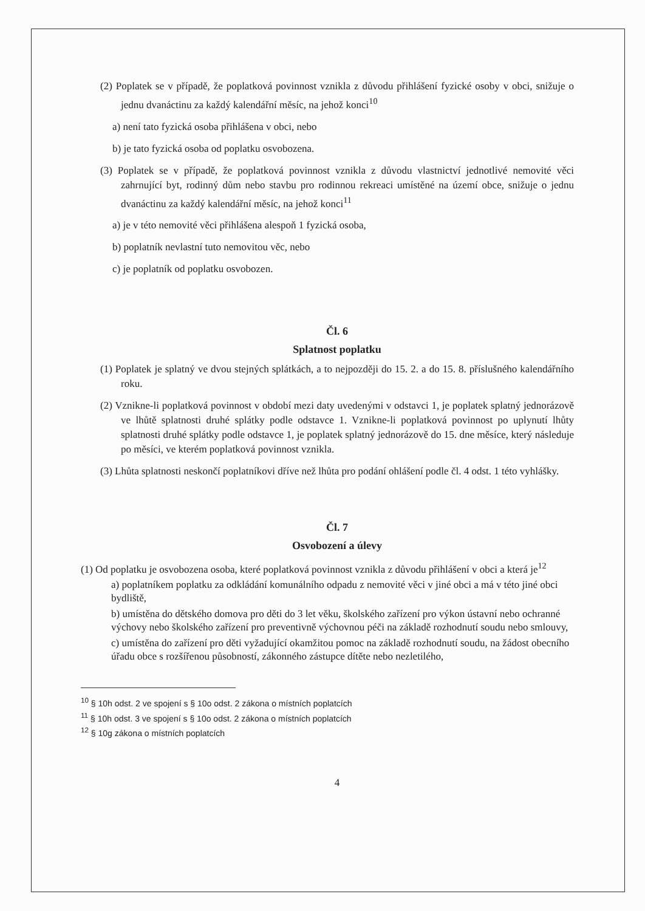(2) Poplatek se v případě, že poplatková povinnost vznikla z důvodu přihlášení fyzické osoby v obci, snižuje o jednu dvanáctinu za každý kalendářní měsíc, na jehož konci<sup>10</sup>
a) není tato fyzická osoba přihlášena v obci, nebo
b) je tato fyzická osoba od poplatku osvobozena.
(3) Poplatek se v případě, že poplatková povinnost vznikla z důvodu vlastnictví jednotlivé nemovité věci zahrnující byt, rodinný dům nebo stavbu pro rodinnou rekreaci umístěné na území obce, snižuje o jednu dvanáctinu za každý kalendářní měsíc, na jehož konci<sup>11</sup>
a) je v této nemovité věci přihlášena alespoň 1 fyzická osoba,
b) poplatník nevlastní tuto nemovitou věc, nebo
c) je poplatník od poplatku osvobozen.
Čl. 6
Splatnost poplatku
(1) Poplatek je splatný ve dvou stejných splátkách, a to nejpozději do 15. 2. a do 15. 8. příslušného kalendářního roku.
(2) Vznikne-li poplatková povinnost v období mezi daty uvedenými v odstavci 1, je poplatek splatný jednorázově ve lhůtě splatnosti druhé splátky podle odstavce 1. Vznikne-li poplatková povinnost po uplynutí lhůty splatnosti druhé splátky podle odstavce 1, je poplatek splatný jednorázově do 15. dne měsíce, který následuje po měsíci, ve kterém poplatková povinnost vznikla.
(3) Lhůta splatnosti neskončí poplatníkovi dříve než lhůta pro podání ohlášení podle čl. 4 odst. 1 této vyhlášky.
Čl. 7
Osvobození a úlevy
(1) Od poplatku je osvobozena osoba, které poplatková povinnost vznikla z důvodu přihlášení v obci a která je<sup>12</sup>
a) poplatníkem poplatku za odkládání komunálního odpadu z nemovité věci v jiné obci a má v této jiné obci bydliště,
b) umístěna do dětského domova pro děti do 3 let věku, školského zařízení pro výkon ústavní nebo ochranné výchovy nebo školského zařízení pro preventivně výchovnou péči na základě rozhodnutí soudu nebo smlouvy,
c) umístěna do zařízení pro děti vyžadující okamžitou pomoc na základě rozhodnutí soudu, na žádost obecního úřadu obce s rozšířenou působností, zákonného zástupce dítěte nebo nezletilého,
<sup>10</sup> § 10h odst. 2 ve spojení s § 10o odst. 2 zákona o místních poplatcích
<sup>11</sup> § 10h odst. 3 ve spojení s § 10o odst. 2 zákona o místních poplatcích
<sup>12</sup> § 10g zákona o místních poplatcích
4